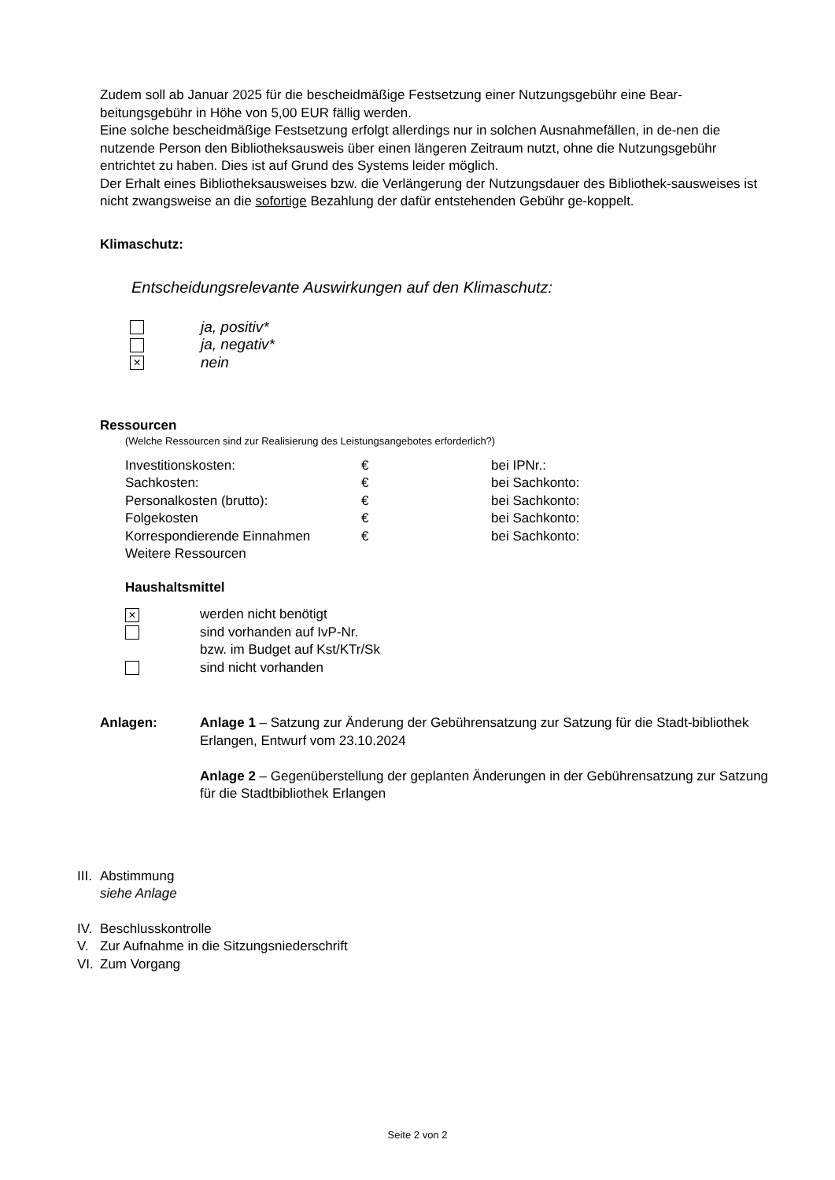Zudem soll ab Januar 2025 für die bescheidmäßige Festsetzung einer Nutzungsgebühr eine Bear-beitungsgebühr in Höhe von 5,00 EUR fällig werden.
Eine solche bescheidmäßige Festsetzung erfolgt allerdings nur in solchen Ausnahmefällen, in de-nen die nutzende Person den Bibliotheksausweis über einen längeren Zeitraum nutzt, ohne die Nutzungsgebühr entrichtet zu haben. Dies ist auf Grund des Systems leider möglich.
Der Erhalt eines Bibliotheksausweises bzw. die Verlängerung der Nutzungsdauer des Bibliothek-sausweises ist nicht zwangsweise an die sofortige Bezahlung der dafür entstehenden Gebühr ge-koppelt.
Klimaschutz:
Entscheidungsrelevante Auswirkungen auf den Klimaschutz:
| | ja, positiv* |
| | ja, negativ* |
| × | nein |
Ressourcen
(Welche Ressourcen sind zur Realisierung des Leistungsangebotes erforderlich?)
| Investitionskosten: | € | bei IPNr.: |
| Sachkosten: | € | bei Sachkonto: |
| Personalkosten (brutto): | € | bei Sachkonto: |
| Folgekosten | € | bei Sachkonto: |
| Korrespondierende Einnahmen | € | bei Sachkonto: |
| Weitere Ressourcen | | |
Haushaltsmittel
| × | werden nicht benötigt |
| | sind vorhanden auf IvP-Nr. bzw. im Budget auf Kst/KTr/Sk |
| | sind nicht vorhanden |
| Anlagen: | Anlage 1 – Satzung zur Änderung der Gebührensatzung zur Satzung für die Stadt-bibliothek Erlangen, Entwurf vom 23.10.2024 Anlage 2 – Gegenüberstellung der geplanten Änderungen in der Gebührensatzung zur Satzung für die Stadtbibliothek Erlangen |
| III. | Abstimmung siehe Anlage |
| IV. | Beschlusskontrolle |
| V. | Zur Aufnahme in die Sitzungsniederschrift |
| VI. | Zum Vorgang |
Seite 2 von 2